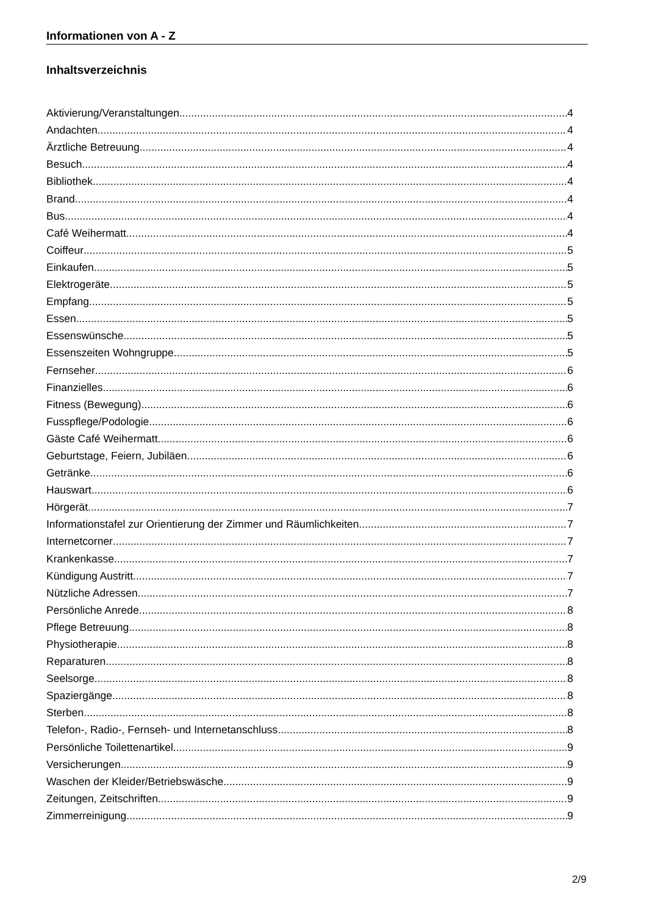Informationen von A - Z
Inhaltsverzeichnis
Aktivierung/Veranstaltungen 4
Andachten 4
Ärztliche Betreuung 4
Besuch 4
Bibliothek 4
Brand 4
Bus 4
Café Weihermatt 4
Coiffeur 5
Einkaufen 5
Elektrogeräte 5
Empfang 5
Essen 5
Essenswünsche 5
Essenszeiten Wohngruppe 5
Fernseher 6
Finanzielles 6
Fitness (Bewegung) 6
Fusspflege/Podologie 6
Gäste Café Weihermatt 6
Geburtstage, Feiern, Jubiläen 6
Getränke 6
Hauswart 6
Hörgerät 7
Informationstafel zur Orientierung der Zimmer und Räumlichkeiten 7
Internetcorner 7
Krankenkasse 7
Kündigung Austritt 7
Nützliche Adressen 7
Persönliche Anrede 8
Pflege Betreuung 8
Physiotherapie 8
Reparaturen 8
Seelsorge 8
Spaziergänge 8
Sterben 8
Telefon-, Radio-, Fernseh- und Internetanschluss 8
Persönliche Toilettenartikel 9
Versicherungen 9
Waschen der Kleider/Betriebswäsche 9
Zeitungen, Zeitschriften 9
Zimmerreinigung 9
2/9